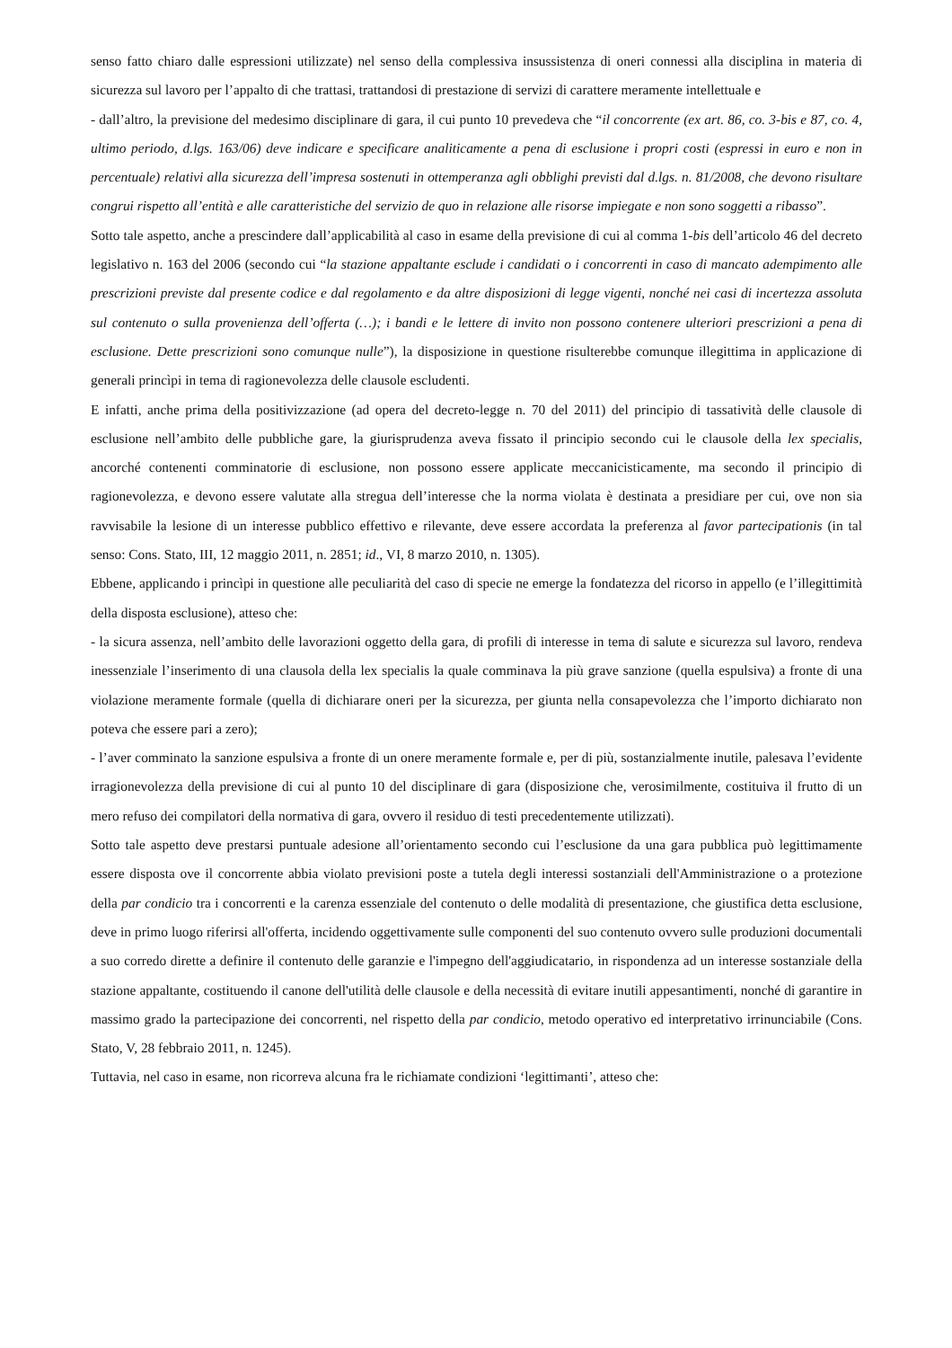senso fatto chiaro dalle espressioni utilizzate) nel senso della complessiva insussistenza di oneri connessi alla disciplina in materia di sicurezza sul lavoro per l’appalto di che trattasi, trattandosi di prestazione di servizi di carattere meramente intellettuale e
- dall’altro, la previsione del medesimo disciplinare di gara, il cui punto 10 prevedeva che “il concorrente (ex art. 86, co. 3-bis e 87, co. 4, ultimo periodo, d.lgs. 163/06) deve indicare e specificare analiticamente a pena di esclusione i propri costi (espressi in euro e non in percentuale) relativi alla sicurezza dell’impresa sostenuti in ottemperanza agli obblighi previsti dal d.lgs. n. 81/2008, che devono risultare congrui rispetto all’entità e alle caratteristiche del servizio de quo in relazione alle risorse impiegate e non sono soggetti a ribasso”.
Sotto tale aspetto, anche a prescindere dall’applicabilità al caso in esame della previsione di cui al comma 1-bis dell’articolo 46 del decreto legislativo n. 163 del 2006 (secondo cui “la stazione appaltante esclude i candidati o i concorrenti in caso di mancato adempimento alle prescrizioni previste dal presente codice e dal regolamento e da altre disposizioni di legge vigenti, nonché nei casi di incertezza assoluta sul contenuto o sulla provenienza dell’offerta (…); i bandi e le lettere di invito non possono contenere ulteriori prescrizioni a pena di esclusione. Dette prescrizioni sono comunque nulle”), la disposizione in questione risulterebbe comunque illegittima in applicazione di generali princìpi in tema di ragionevolezza delle clausole escludenti.
E infatti, anche prima della positivizzazione (ad opera del decreto-legge n. 70 del 2011) del principio di tassatività delle clausole di esclusione nell’ambito delle pubbliche gare, la giurisprudenza aveva fissato il principio secondo cui le clausole della lex specialis, ancorché contenenti comminatorie di esclusione, non possono essere applicate meccanicisticamente, ma secondo il principio di ragionevolezza, e devono essere valutate alla stregua dell’interesse che la norma violata è destinata a presidiare per cui, ove non sia ravvisabile la lesione di un interesse pubblico effettivo e rilevante, deve essere accordata la preferenza al favor partecipationis (in tal senso: Cons. Stato, III, 12 maggio 2011, n. 2851; id., VI, 8 marzo 2010, n. 1305).
Ebbene, applicando i princìpi in questione alle peculiarità del caso di specie ne emerge la fondatezza del ricorso in appello (e l’illegittimità della disposta esclusione), atteso che:
- la sicura assenza, nell’ambito delle lavorazioni oggetto della gara, di profili di interesse in tema di salute e sicurezza sul lavoro, rendeva inessenziale l’inserimento di una clausola della lex specialis la quale comminava la più grave sanzione (quella espulsiva) a fronte di una violazione meramente formale (quella di dichiarare oneri per la sicurezza, per giunta nella consapevolezza che l’importo dichiarato non poteva che essere pari a zero);
- l’aver comminato la sanzione espulsiva a fronte di un onere meramente formale e, per di più, sostanzialmente inutile, palesava l’evidente irragionevolezza della previsione di cui al punto 10 del disciplinare di gara (disposizione che, verosimilmente, costituiva il frutto di un mero refuso dei compilatori della normativa di gara, ovvero il residuo di testi precedentemente utilizzati).
Sotto tale aspetto deve prestarsi puntuale adesione all’orientamento secondo cui l’esclusione da una gara pubblica può legittimamente essere disposta ove il concorrente abbia violato previsioni poste a tutela degli interessi sostanziali dell'Amministrazione o a protezione della par condicio tra i concorrenti e la carenza essenziale del contenuto o delle modalità di presentazione, che giustifica detta esclusione, deve in primo luogo riferirsi all'offerta, incidendo oggettivamente sulle componenti del suo contenuto ovvero sulle produzioni documentali a suo corredo dirette a definire il contenuto delle garanzie e l'impegno dell'aggiudicatario, in rispondenza ad un interesse sostanziale della stazione appaltante, costituendo il canone dell'utilità delle clausole e della necessità di evitare inutili appesantimenti, nonché di garantire in massimo grado la partecipazione dei concorrenti, nel rispetto della par condicio, metodo operativo ed interpretativo irrinunciabile (Cons. Stato, V, 28 febbraio 2011, n. 1245).
Tuttavia, nel caso in esame, non ricorreva alcuna fra le richiamate condizioni ‘legittimanti’, atteso che: